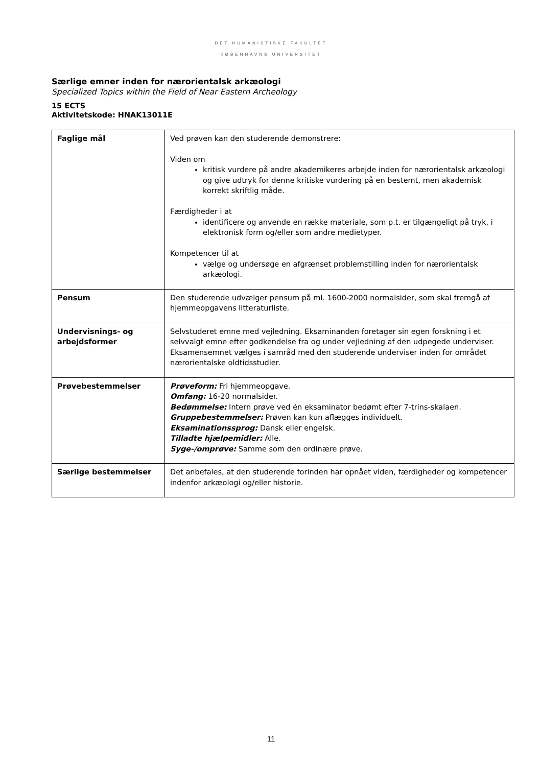DET HUMANISTISKE FAKULTET
KØBENHAVNS UNIVERSITET
Særlige emner inden for nærorientalsk arkæologi
Specialized Topics within the Field of Near Eastern Archeology
15 ECTS
Aktivitetskode: HNAK13011E
| Faglige mål | Ved prøven kan den studerende demonstrere: Viden om kritisk vurdere på andre akademikeres arbejde inden for nærorientalsk arkæologi og give udtryk for denne kritiske vurdering på en bestemt, men akademisk korrekt skriftlig måde. Færdigheder i at identificere og anvende en række materiale, som p.t. er tilgængeligt på tryk, i elektronisk form og/eller som andre medietyper. Kompetencer til at vælge og undersøge en afgrænset problemstilling inden for nærorientalsk arkæologi. |
| Pensum | Den studerende udvælger pensum på ml. 1600-2000 normalsider, som skal fremgå af hjemmeopgavens litteraturliste. |
| Undervisnings- og arbejdsformer | Selvstuderet emne med vejledning. Eksaminanden foretager sin egen forskning i et selvvalgt emne efter godkendelse fra og under vejledning af den udpegede underviser. Eksamensemnet vælges i samråd med den studerende underviser inden for området nærorientalske oldtidsstudier. |
| Prøvebestemmelser | Prøveform: Fri hjemmeopgave. Omfang: 16-20 normalsider. Bedømmelse: Intern prøve ved én eksaminator bedømt efter 7-trins-skalaen. Gruppebestemmelser: Prøven kan kun aflægges individuelt. Eksaminationssprog: Dansk eller engelsk. Tilladte hjælpemidler: Alle. Syge-/omprøve: Samme som den ordinære prøve. |
| Særlige bestemmelser | Det anbefales, at den studerende forinden har opnået viden, færdigheder og kompetencer indenfor arkæologi og/eller historie. |
11